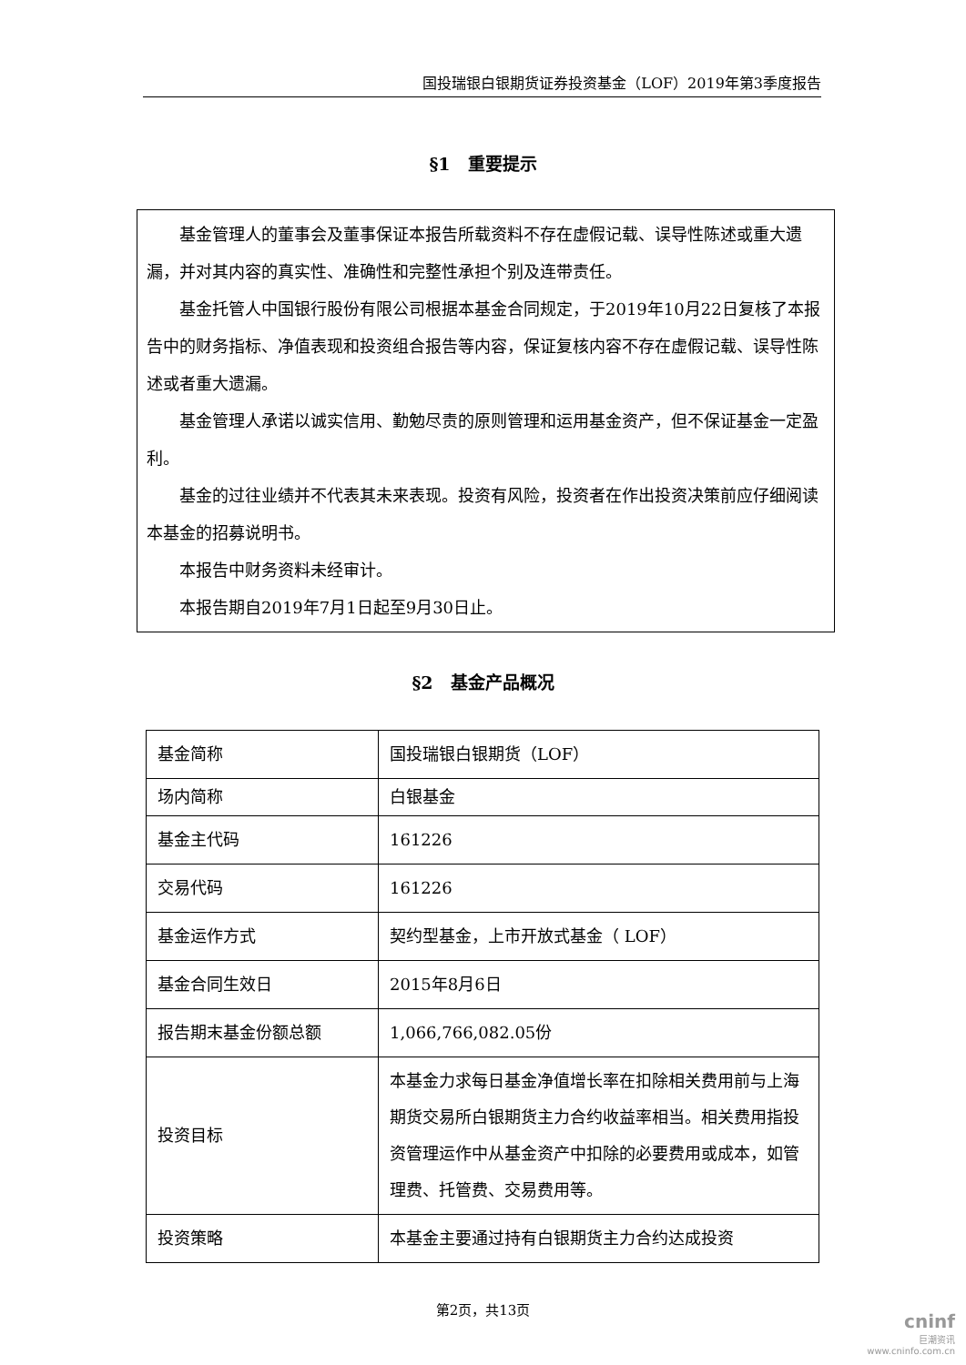国投瑞银白银期货证券投资基金（LOF）2019年第3季度报告
§1　重要提示
基金管理人的董事会及董事保证本报告所载资料不存在虚假记载、误导性陈述或重大遗漏，并对其内容的真实性、准确性和完整性承担个别及连带责任。
基金托管人中国银行股份有限公司根据本基金合同规定，于2019年10月22日复核了本报告中的财务指标、净值表现和投资组合报告等内容，保证复核内容不存在虚假记载、误导性陈述或者重大遗漏。
基金管理人承诺以诚实信用、勤勉尽责的原则管理和运用基金资产，但不保证基金一定盈利。
基金的过往业绩并不代表其未来表现。投资有风险，投资者在作出投资决策前应仔细阅读本基金的招募说明书。
本报告中财务资料未经审计。
本报告期自2019年7月1日起至9月30日止。
§2　基金产品概况
| 基金简称 | 国投瑞银白银期货（LOF） |
| 场内简称 | 白银基金 |
| 基金主代码 | 161226 |
| 交易代码 | 161226 |
| 基金运作方式 | 契约型基金，上市开放式基金（ LOF） |
| 基金合同生效日 | 2015年8月6日 |
| 报告期末基金份额总额 | 1,066,766,082.05份 |
| 投资目标 | 本基金力求每日基金净值增长率在扣除相关费用前与上海期货交易所白银期货主力合约收益率相当。相关费用指投资管理运作中从基金资产中扣除的必要费用或成本，如管理费、托管费、交易费用等。 |
| 投资策略 | 本基金主要通过持有白银期货主力合约达成投资 |
第2页，共13页
cninf
巨潮资讯
www.cninfo.com.cn